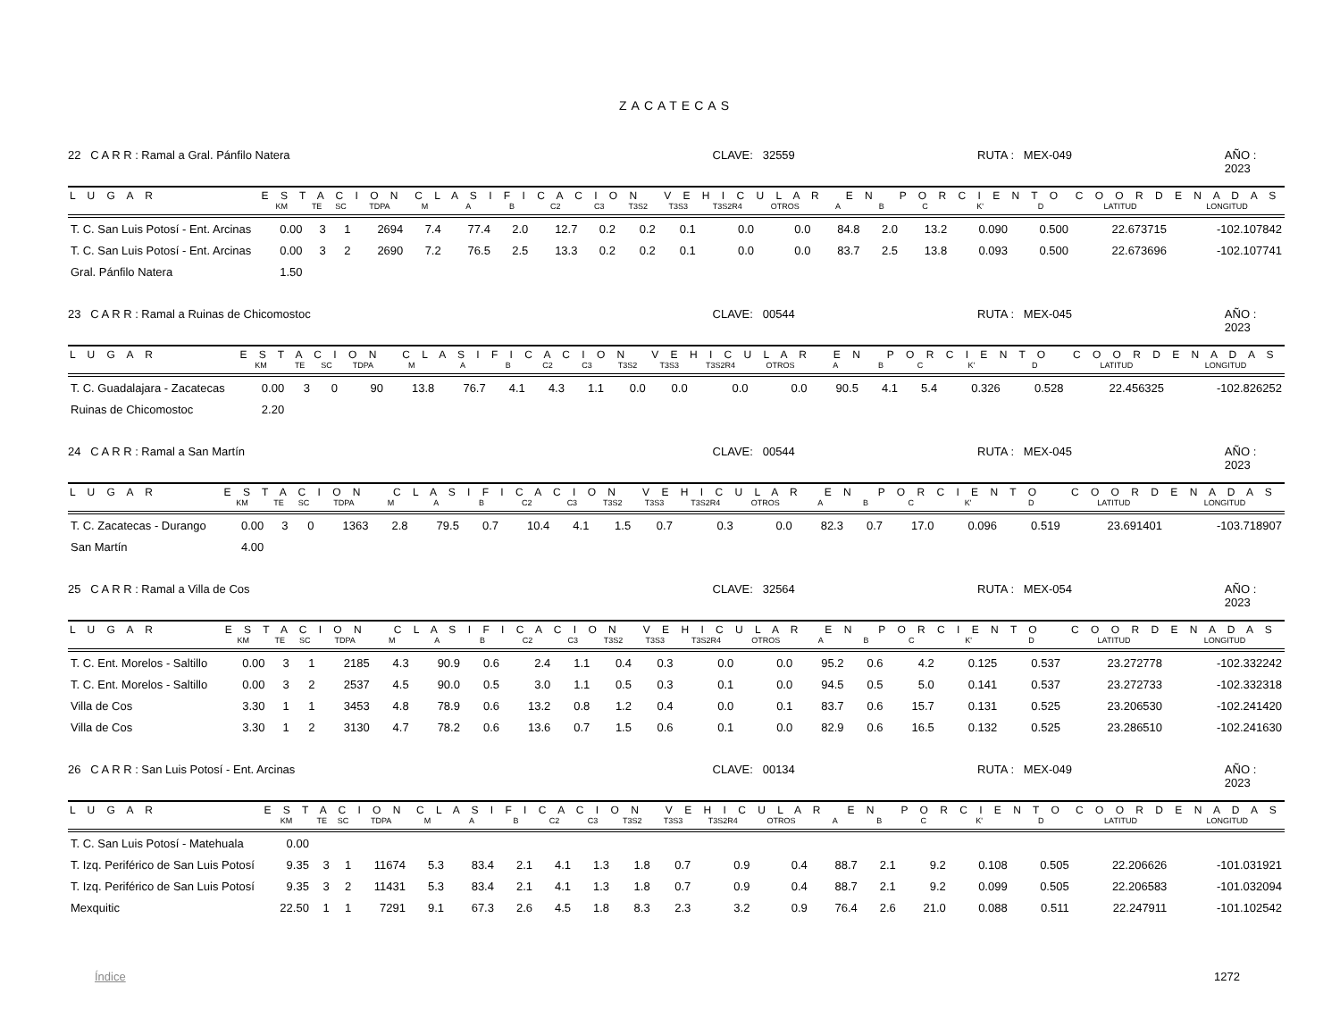ZACATECAS
22 C A R R : Ramal a Gral. Pánfilo Natera CLAVE: 32559 RUTA : MEX-049 AÑO : 2023
| L U G A R | E S T A C I O N | | | | C L A S I F I C A C I O N V E H I C U L A R E N P O R C I E N T O | | | | | | | | | | | | | | C O O R D E N A D A S | |
| --- | --- | --- | --- | --- | --- | --- | --- | --- | --- | --- | --- | --- | --- | --- | --- | --- | --- | --- | --- | --- |
| | KM | TE | SC | TDPA | M | A | B | C2 | C3 | T3S2 | T3S3 | T3S2R4 | OTROS | A | B | C | K' | D | LATITUD | LONGITUD |
| T. C. San Luis Potosí - Ent. Arcinas | 0.00 | 3 | 1 | 2694 | 7.4 | 77.4 | 2.0 | 12.7 | 0.2 | 0.2 | 0.1 | 0.0 | 0.0 | 84.8 | 2.0 | 13.2 | 0.090 | 0.500 | 22.673715 | -102.107842 |
| T. C. San Luis Potosí - Ent. Arcinas | 0.00 | 3 | 2 | 2690 | 7.2 | 76.5 | 2.5 | 13.3 | 0.2 | 0.2 | 0.1 | 0.0 | 0.0 | 83.7 | 2.5 | 13.8 | 0.093 | 0.500 | 22.673696 | -102.107741 |
| Gral. Pánfilo Natera | 1.50 | | | | | | | | | | | | | | | | | | | |
23 C A R R : Ramal a Ruinas de Chicomostoc CLAVE: 00544 RUTA : MEX-045 AÑO : 2023
| L U G A R | E S T A C I O N | | | | C L A S I F I C A C I O N V E H I C U L A R E N P O R C I E N T O | | | | | | | | | | | | | | C O O R D E N A D A S | |
| --- | --- | --- | --- | --- | --- | --- | --- | --- | --- | --- | --- | --- | --- | --- | --- | --- | --- | --- | --- | --- |
| | KM | TE | SC | TDPA | M | A | B | C2 | C3 | T3S2 | T3S3 | T3S2R4 | OTROS | A | B | C | K' | D | LATITUD | LONGITUD |
| T. C. Guadalajara - Zacatecas | 0.00 | 3 | 0 | 90 | 13.8 | 76.7 | 4.1 | 4.3 | 1.1 | 0.0 | 0.0 | 0.0 | 0.0 | 90.5 | 4.1 | 5.4 | 0.326 | 0.528 | 22.456325 | -102.826252 |
| Ruinas de Chicomostoc | 2.20 | | | | | | | | | | | | | | | | | | | |
24 C A R R : Ramal a San Martín CLAVE: 00544 RUTA : MEX-045 AÑO : 2023
| L U G A R | E S T A C I O N | | | | C L A S I F I C A C I O N V E H I C U L A R E N P O R C I E N T O | | | | | | | | | | | | | | C O O R D E N A D A S | |
| --- | --- | --- | --- | --- | --- | --- | --- | --- | --- | --- | --- | --- | --- | --- | --- | --- | --- | --- | --- | --- |
| | KM | TE | SC | TDPA | M | A | B | C2 | C3 | T3S2 | T3S3 | T3S2R4 | OTROS | A | B | C | K' | D | LATITUD | LONGITUD |
| T. C. Zacatecas - Durango | 0.00 | 3 | 0 | 1363 | 2.8 | 79.5 | 0.7 | 10.4 | 4.1 | 1.5 | 0.7 | 0.3 | 0.0 | 82.3 | 0.7 | 17.0 | 0.096 | 0.519 | 23.691401 | -103.718907 |
| San Martín | 4.00 | | | | | | | | | | | | | | | | | | | |
25 C A R R : Ramal a Villa de Cos CLAVE: 32564 RUTA : MEX-054 AÑO : 2023
| L U G A R | E S T A C I O N | | | | C L A S I F I C A C I O N V E H I C U L A R E N P O R C I E N T O | | | | | | | | | | | | | | C O O R D E N A D A S | |
| --- | --- | --- | --- | --- | --- | --- | --- | --- | --- | --- | --- | --- | --- | --- | --- | --- | --- | --- | --- | --- |
| | KM | TE | SC | TDPA | M | A | B | C2 | C3 | T3S2 | T3S3 | T3S2R4 | OTROS | A | B | C | K' | D | LATITUD | LONGITUD |
| T. C. Ent. Morelos - Saltillo | 0.00 | 3 | 1 | 2185 | 4.3 | 90.9 | 0.6 | 2.4 | 1.1 | 0.4 | 0.3 | 0.0 | 0.0 | 95.2 | 0.6 | 4.2 | 0.125 | 0.537 | 23.272778 | -102.332242 |
| T. C. Ent. Morelos - Saltillo | 0.00 | 3 | 2 | 2537 | 4.5 | 90.0 | 0.5 | 3.0 | 1.1 | 0.5 | 0.3 | 0.1 | 0.0 | 94.5 | 0.5 | 5.0 | 0.141 | 0.537 | 23.272733 | -102.332318 |
| Villa de Cos | 3.30 | 1 | 1 | 3453 | 4.8 | 78.9 | 0.6 | 13.2 | 0.8 | 1.2 | 0.4 | 0.0 | 0.1 | 83.7 | 0.6 | 15.7 | 0.131 | 0.525 | 23.206530 | -102.241420 |
| Villa de Cos | 3.30 | 1 | 2 | 3130 | 4.7 | 78.2 | 0.6 | 13.6 | 0.7 | 1.5 | 0.6 | 0.1 | 0.0 | 82.9 | 0.6 | 16.5 | 0.132 | 0.525 | 23.286510 | -102.241630 |
26 C A R R : San Luis Potosí - Ent. Arcinas CLAVE: 00134 RUTA : MEX-049 AÑO : 2023
| L U G A R | E S T A C I O N | | | | C L A S I F I C A C I O N V E H I C U L A R E N P O R C I E N T O | | | | | | | | | | | | | | C O O R D E N A D A S | |
| --- | --- | --- | --- | --- | --- | --- | --- | --- | --- | --- | --- | --- | --- | --- | --- | --- | --- | --- | --- | --- |
| | KM | TE | SC | TDPA | M | A | B | C2 | C3 | T3S2 | T3S3 | T3S2R4 | OTROS | A | B | C | K' | D | LATITUD | LONGITUD |
| T. C. San Luis Potosí - Matehuala | 0.00 | | | | | | | | | | | | | | | | | | | |
| T. Izq. Periférico de San Luis Potosí | 9.35 | 3 | 1 | 11674 | 5.3 | 83.4 | 2.1 | 4.1 | 1.3 | 1.8 | 0.7 | 0.9 | 0.4 | 88.7 | 2.1 | 9.2 | 0.108 | 0.505 | 22.206626 | -101.031921 |
| T. Izq. Periférico de San Luis Potosí | 9.35 | 3 | 2 | 11431 | 5.3 | 83.4 | 2.1 | 4.1 | 1.3 | 1.8 | 0.7 | 0.9 | 0.4 | 88.7 | 2.1 | 9.2 | 0.099 | 0.505 | 22.206583 | -101.032094 |
| Mexquitic | 22.50 | 1 | 1 | 7291 | 9.1 | 67.3 | 2.6 | 4.5 | 1.8 | 8.3 | 2.3 | 3.2 | 0.9 | 76.4 | 2.6 | 21.0 | 0.088 | 0.511 | 22.247911 | -101.102542 |
Índice 1272